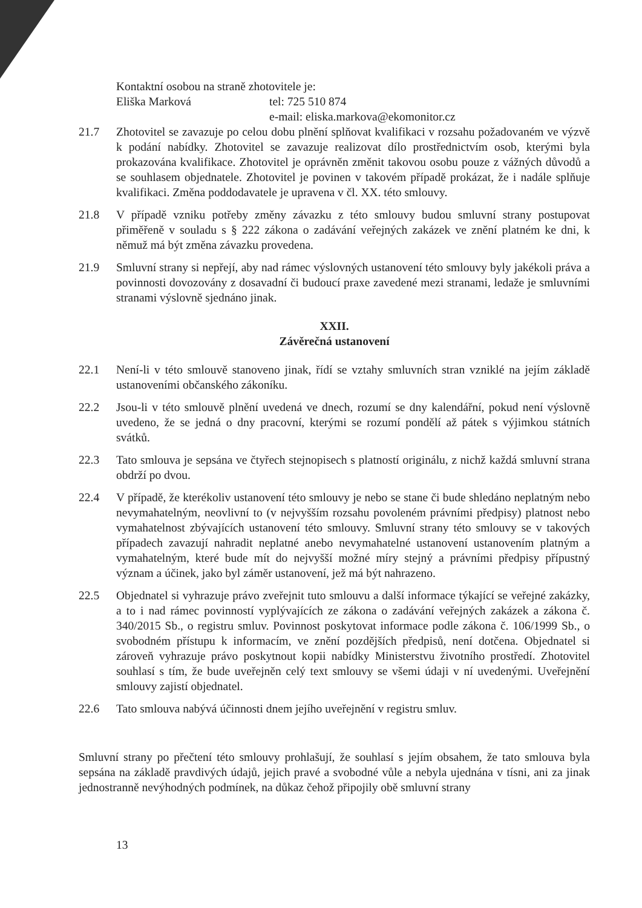Kontaktní osobou na straně zhotovitele je:
Eliška Marková tel: 725 510 874
e-mail: eliska.markova@ekomonitor.cz
21.7 Zhotovitel se zavazuje po celou dobu plnění splňovat kvalifikaci v rozsahu požadovaném ve výzvě k podání nabídky. Zhotovitel se zavazuje realizovat dílo prostřednictvím osob, kterými byla prokazována kvalifikace. Zhotovitel je oprávněn změnit takovou osobu pouze z vážných důvodů a se souhlasem objednatele. Zhotovitel je povinen v takovém případě prokázat, že i nadále splňuje kvalifikaci. Změna poddodavatele je upravena v čl. XX. této smlouvy.
21.8 V případě vzniku potřeby změny závazku z této smlouvy budou smluvní strany postupovat přiměřeně v souladu s § 222 zákona o zadávání veřejných zakázek ve znění platném ke dni, k němuž má být změna závazku provedena.
21.9 Smluvní strany si nepřejí, aby nad rámec výslovných ustanovení této smlouvy byly jakékoli práva a povinnosti dovozovány z dosavadní či budoucí praxe zavedené mezi stranami, ledaže je smluvními stranami výslovně sjednáno jinak.
XXII.
Závěrečná ustanovení
22.1 Není-li v této smlouvě stanoveno jinak, řídí se vztahy smluvních stran vzniklé na jejím základě ustanoveními občanského zákoníku.
22.2 Jsou-li v této smlouvě plnění uvedená ve dnech, rozumí se dny kalendářní, pokud není výslovně uvedeno, že se jedná o dny pracovní, kterými se rozumí pondělí až pátek s výjimkou státních svátků.
22.3 Tato smlouva je sepsána ve čtyřech stejnopisech s platností originálu, z nichž každá smluvní strana obdrží po dvou.
22.4 V případě, že kterékoliv ustanovení této smlouvy je nebo se stane či bude shledáno neplatným nebo nevymahatelným, neovlivní to (v nejvyšším rozsahu povoleném právními předpisy) platnost nebo vymahatelnost zbývajících ustanovení této smlouvy. Smluvní strany této smlouvy se v takových případech zavazují nahradit neplatné anebo nevymahatelné ustanovení ustanovením platným a vymahatelným, které bude mít do nejvyšší možné míry stejný a právními předpisy přípustný význam a účinek, jako byl záměr ustanovení, jež má být nahrazeno.
22.5 Objednatel si vyhrazuje právo zveřejnit tuto smlouvu a další informace týkající se veřejné zakázky, a to i nad rámec povinností vyplývajících ze zákona o zadávání veřejných zakázek a zákona č. 340/2015 Sb., o registru smluv. Povinnost poskytovat informace podle zákona č. 106/1999 Sb., o svobodném přístupu k informacím, ve znění pozdějších předpisů, není dotčena. Objednatel si zároveň vyhrazuje právo poskytnout kopii nabídky Ministerstvu životního prostředí. Zhotovitel souhlasí s tím, že bude uveřejněn celý text smlouvy se všemi údaji v ní uvedenými. Uveřejnění smlouvy zajistí objednatel.
22.6 Tato smlouva nabývá účinnosti dnem jejího uveřejnění v registru smluv.
Smluvní strany po přečtení této smlouvy prohlašují, že souhlasí s jejím obsahem, že tato smlouva byla sepsána na základě pravdivých údajů, jejich pravé a svobodné vůle a nebyla ujednána v tísni, ani za jinak jednostranně nevýhodných podmínek, na důkaz čehož připojily obě smluvní strany
13